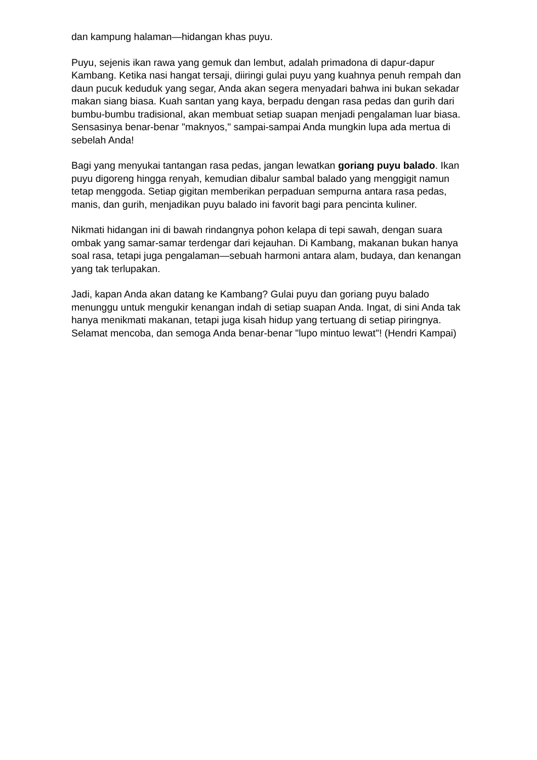dan kampung halaman—hidangan khas puyu.
Puyu, sejenis ikan rawa yang gemuk dan lembut, adalah primadona di dapur-dapur Kambang. Ketika nasi hangat tersaji, diiringi gulai puyu yang kuahnya penuh rempah dan daun pucuk keduduk yang segar, Anda akan segera menyadari bahwa ini bukan sekadar makan siang biasa. Kuah santan yang kaya, berpadu dengan rasa pedas dan gurih dari bumbu-bumbu tradisional, akan membuat setiap suapan menjadi pengalaman luar biasa. Sensasinya benar-benar "maknyos," sampai-sampai Anda mungkin lupa ada mertua di sebelah Anda!
Bagi yang menyukai tantangan rasa pedas, jangan lewatkan goriang puyu balado. Ikan puyu digoreng hingga renyah, kemudian dibalur sambal balado yang menggigit namun tetap menggoda. Setiap gigitan memberikan perpaduan sempurna antara rasa pedas, manis, dan gurih, menjadikan puyu balado ini favorit bagi para pencinta kuliner.
Nikmati hidangan ini di bawah rindangnya pohon kelapa di tepi sawah, dengan suara ombak yang samar-samar terdengar dari kejauhan. Di Kambang, makanan bukan hanya soal rasa, tetapi juga pengalaman—sebuah harmoni antara alam, budaya, dan kenangan yang tak terlupakan.
Jadi, kapan Anda akan datang ke Kambang? Gulai puyu dan goriang puyu balado menunggu untuk mengukir kenangan indah di setiap suapan Anda. Ingat, di sini Anda tak hanya menikmati makanan, tetapi juga kisah hidup yang tertuang di setiap piringnya. Selamat mencoba, dan semoga Anda benar-benar "lupo mintuo lewat"! (Hendri Kampai)